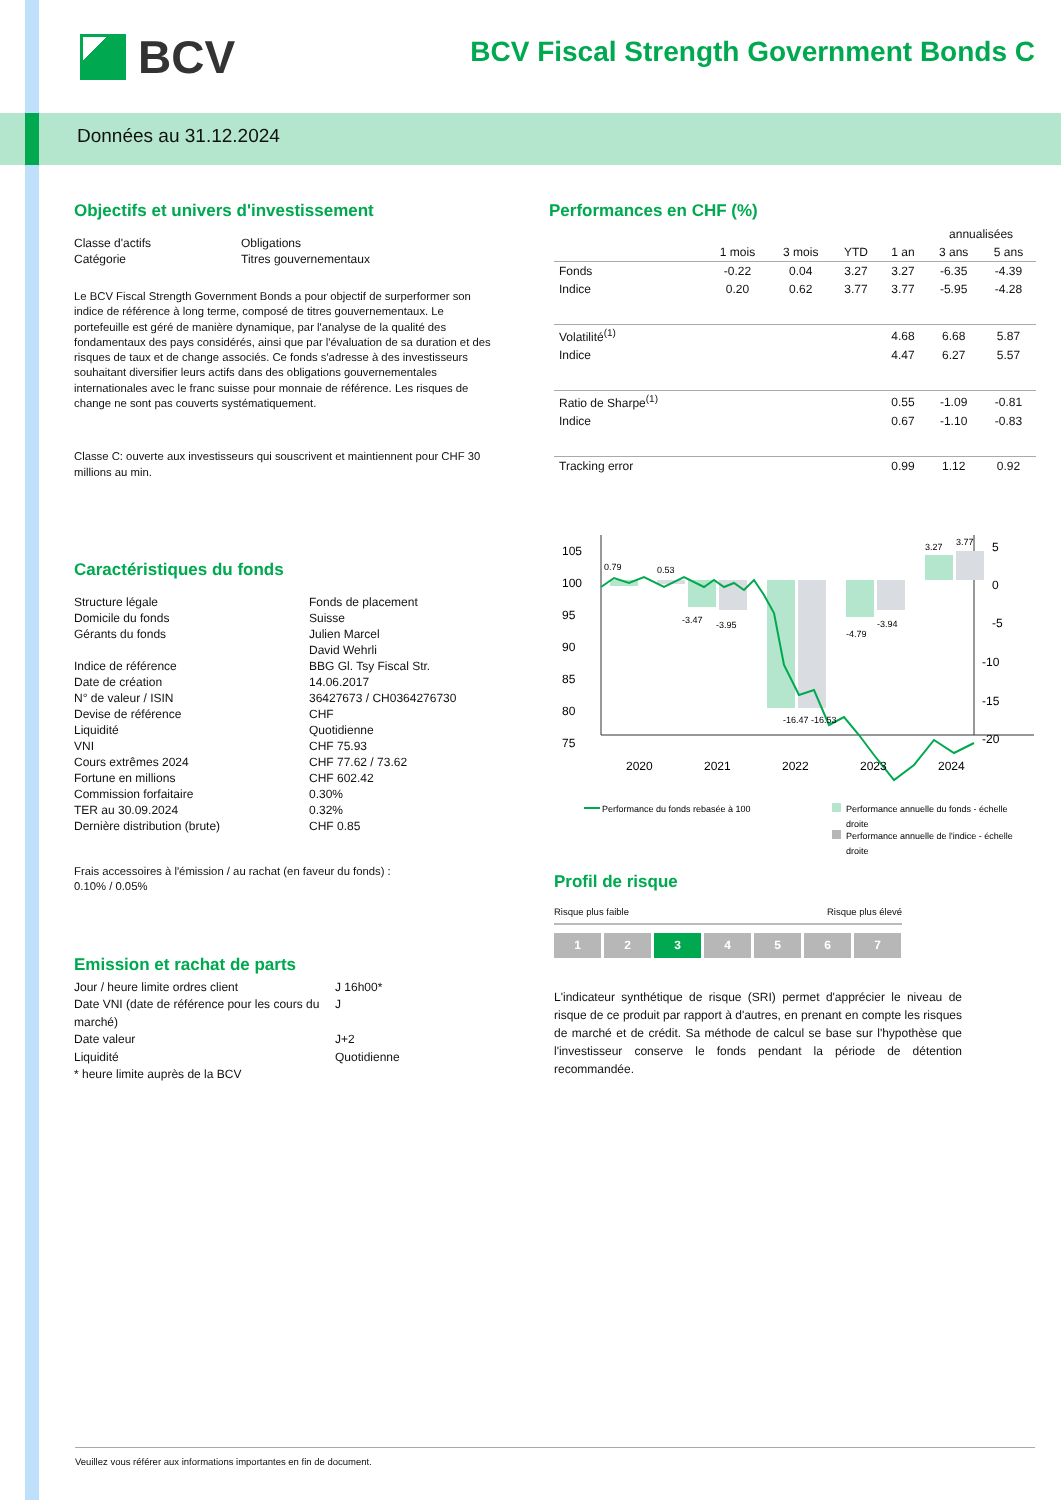BCV
BCV Fiscal Strength Government Bonds C
Données au 31.12.2024
Objectifs et univers d'investissement
Classe d'actifs Obligations Catégorie Titres gouvernementaux
Le BCV Fiscal Strength Government Bonds a pour objectif de surperformer son indice de référence à long terme, composé de titres gouvernementaux. Le portefeuille est géré de manière dynamique, par l'analyse de la qualité des fondamentaux des pays considérés, ainsi que par l'évaluation de sa duration et des risques de taux et de change associés. Ce fonds s'adresse à des investisseurs souhaitant diversifier leurs actifs dans des obligations gouvernementales internationales avec le franc suisse pour monnaie de référence. Les risques de change ne sont pas couverts systématiquement.
Classe C: ouverte aux investisseurs qui souscrivent et maintiennent pour CHF 30 millions au min.
Caractéristiques du fonds
Structure légale Fonds de placement Domicile du fonds Suisse Gérants du fonds Julien Marcel
David Wehrli Indice de référence BBG Gl. Tsy Fiscal Str. Date de création 14.06.2017 N° de valeur / ISIN 36427673 / CH0364276730 Devise de référence CHF Liquidité Quotidienne VNI CHF 75.93 Cours extrêmes 2024 CHF 77.62 / 73.62 Fortune en millions CHF 602.42 Commission forfaitaire 0.30% TER au 30.09.2024 0.32% Dernière distribution (brute) CHF 0.85
Frais accessoires à l'émission / au rachat (en faveur du fonds) :
0.10% / 0.05%
Emission et rachat de parts
Jour / heure limite ordres client J 16h00* Date VNI (date de référence pour les cours du marché) J Date valeur J+2 Liquidité Quotidienne * heure limite auprès de la BCV
Performances en CHF (%)
| | | | | | annualisées | |
| --- | --- | --- | --- | --- | --- | --- |
| | 1 mois | 3 mois | YTD | 1 an | 3 ans | 5 ans |
| Fonds | -0.22 | 0.04 | 3.27 | 3.27 | -6.35 | -4.39 |
| Indice | 0.20 | 0.62 | 3.77 | 3.77 | -5.95 | -4.28 |
| Volatilité<sup>(1)</sup> | | | | 4.68 | 6.68 | 5.87 |
| Indice | | | | 4.47 | 6.27 | 5.57 |
| Ratio de Sharpe<sup>(1)</sup> | | | | 0.55 | -1.09 | -0.81 |
| Indice | | | | 0.67 | -1.10 | -0.83 |
| Tracking error | | | | 0.99 | 1.12 | 0.92 |
105
100
95
90
85
80
75
5
0
-5
-10
-15
-20
0.79
0.53
-3.47
-3.95
-16.47 -16.53
-4.79
-3.94
3.27
3.77
2020
2021
2022
2023
2024
Performance du fonds rebasée à 100
Performance annuelle du fonds - échelle
droite
Performance annuelle de l'indice - échelle
droite
Profil de risque
Risque plus faible Risque plus élevé
1 2 3 4 5 6 7
L'indicateur synthétique de risque (SRI) permet d'apprécier le niveau de risque de ce produit par rapport à d'autres, en prenant en compte les risques de marché et de crédit. Sa méthode de calcul se base sur l'hypothèse que l'investisseur conserve le fonds pendant la période de détention recommandée.
Veuillez vous référer aux informations importantes en fin de document.